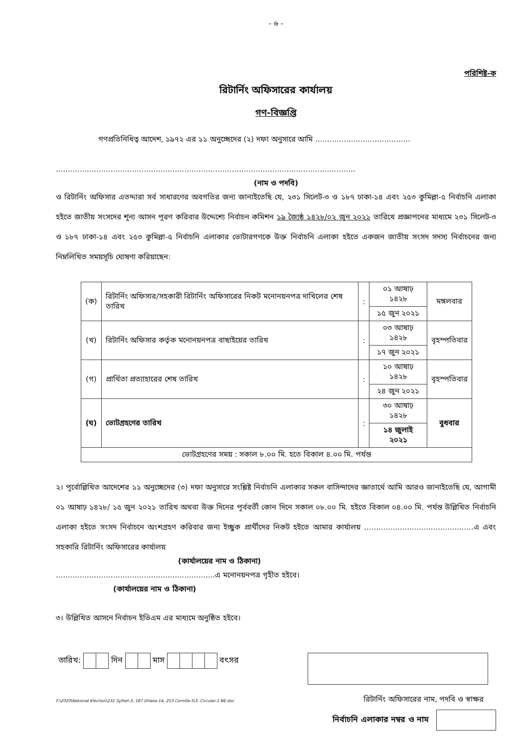- ৬ -
পরিশিষ্ট-ক
রিটার্নিং অফিসারের কার্যালয়
গণ-বিজ্ঞপ্তি
গণপ্রতিনিধিত্ব আদেশ, ১৯৭২ এর ১১ অনুচ্ছেদের (২) দফা অনুসারে আমি ........................................
..............................................................................................................................
(নাম ও পদবি)
ও রিটার্নিং অফিসার এতদ্দারা সর্ব সাধারণের অবগতির জন্য জানাইতেছি যে, ২৩১ সিলেট-৩ ও ১৮৭ ঢাকা-১৪ এবং ২৫৩ কুমিল্লা-৫ নির্বাচনি এলাকা হইতে জাতীয় সংসদের শূন্য আসন পূরণ করিবার উদ্দেশ্যে নির্বাচন কমিশন ১৯ জ্যৈষ্ঠ ১৪২৮/০২ জুন ২০২১ তারিখে প্রজ্ঞাপনের মাধ্যমে ২৩১ সিলেট-৩ ও ১৮৭ ঢাকা-১৪ এবং ২৫৩ কুমিল্লা-৫ নির্বাচনি এলাকার ভোটারগণকে উক্ত নির্বাচনি এলাকা হইতে একজন জাতীয় সংসদ সদস্য নির্বাচনের জন্য নিম্নলিখিত সময়সূচি ঘোষণা করিয়াছেন:
| (ক) | রিটার্নিং অফিসার/সহকারী রিটার্নিং অফিসারের নিকট মনোনয়নপত্র দাখিলের শেষ তারিখ | : | ০১ আষাঢ় ১৪২৮ | মঙ্গলবার |
| | | | ১৫ জুন ২০২১ | |
| (খ) | রিটার্নিং অফিসার কর্তৃক মনোনয়নপত্র বাছাইয়ের তারিখ | : | ০৩ আষাঢ় ১৪২৮ | বৃহস্পতিবার |
| | | | ১৭ জুন ২০২১ | |
| (গ) | প্রার্থিতা প্রত্যাহারের শেষ তারিখ | : | ১০ আষাঢ় ১৪২৮ | বৃহস্পতিবার |
| | | | ২৪ জুন ২০২১ | |
| (ঘ) | ভোটগ্রহণের তারিখ | : | ৩০ আষাঢ় ১৪২৮ | বুধবার |
| | | | ১৪ জুলাই ২০২১ | |
| ভোটগ্রহণের সময় : সকাল ৮.০০ মি. হতে বিকাল ৪.০০ মি. পর্যন্ত | | | | |
২। পূর্বোল্লিখিত আদেশের ১১ অনুচ্ছেদের (৩) দফা অনুসারে সংশ্লিষ্ট নির্বাচনি এলাকার সকল বাসিন্দাদের জ্ঞাতার্থে আমি আরও জানাইতেছি যে, আগামী ০১ আষাঢ় ১৪২৮/ ১৫ জুন ২০২১ তারিখ অথবা উক্ত দিনের পূর্ববর্তী কোন দিনে সকাল ০৮.০০ মি. হইতে বিকাল ০৪.০০ মি. পর্যন্ত উল্লিখিত নির্বাচনি এলাকা হইতে সংসদ নির্বাচনে অংশগ্রহণ করিবার জন্য ইচ্ছুক প্রার্থীদের নিকট হইতে আমার কার্যালয় ..............................................এ এবং সহকারি রিটার্নিং অফিসারের কার্যালয়
(কার্যালয়ের নাম ও ঠিকানা)
...................................................................এ মনোনয়নপত্র গৃহীত হইবে।
(কার্যালয়ের নাম ও ঠিকানা)
৩। উল্লিখিত আসনে নির্বাচন ইভিএম এর মাধ্যমে অনুষ্ঠিত হইবে।
তারিখ: দিন মাস বৎসর
রিটার্নিং অফিসারের নাম, পদবি ও স্বাক্ষর
নির্বাচনি এলাকার নম্বর ও নাম
F:\2020\National Election\231 Sylhet-3, 187 Dhaka-14, 253 Comilla-5\3. Circular-1 NE.doc